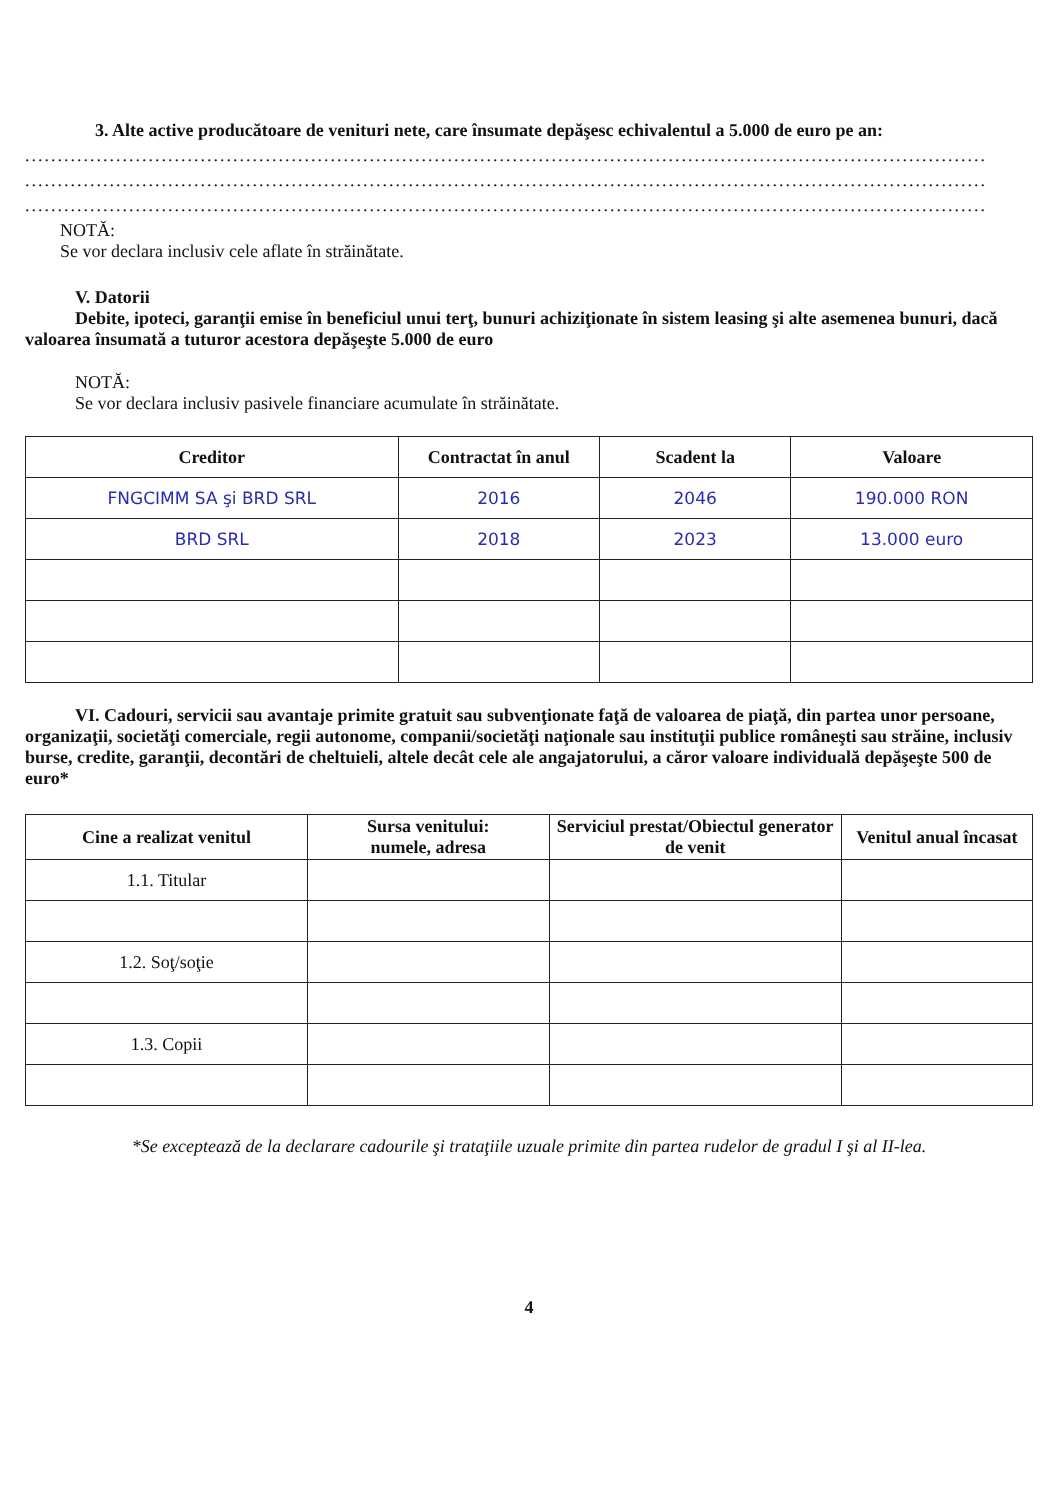3. Alte active producătoare de venituri nete, care însumate depăşesc echivalentul a 5.000 de euro pe an:
....................................................................................................................................................
....................................................................................................................................................
....................................................................................................................................................
NOTĂ:
Se vor declara inclusiv cele aflate în străinătate.
V. Datorii
Debite, ipoteci, garanţii emise în beneficiul unui terţ, bunuri achiziţionate în sistem leasing şi alte asemenea bunuri, dacă valoarea însumată a tuturor acestora depăşeşte 5.000 de euro
NOTĂ:
Se vor declara inclusiv pasivele financiare acumulate în străinătate.
| Creditor | Contractat în anul | Scadent la | Valoare |
| --- | --- | --- | --- |
| FNGCIMM SA şi BRD SRL | 2016 | 2046 | 190.000 RON |
| BRD SRL | 2018 | 2023 | 13.000 euro |
VI. Cadouri, servicii sau avantaje primite gratuit sau subvenţionate faţă de valoarea de piaţă, din partea unor persoane, organizaţii, societăţi comerciale, regii autonome, companii/societăţi naţionale sau instituţii publice româneşti sau străine, inclusiv burse, credite, garanţii, decontări de cheltuieli, altele decât cele ale angajatorului, a căror valoare individuală depăşeşte 500 de euro*
| Cine a realizat venitul | Sursa venitului: numele, adresa | Serviciul prestat/Obiectul generator de venit | Venitul anual încasat |
| --- | --- | --- | --- |
| 1.1. Titular | | | |
| 1.2. Soţ/soţie | | | |
| 1.3. Copii | | | |
*Se exceptează de la declarare cadourile şi trataţiile uzuale primite din partea rudelor de gradul I şi al II-lea.
4